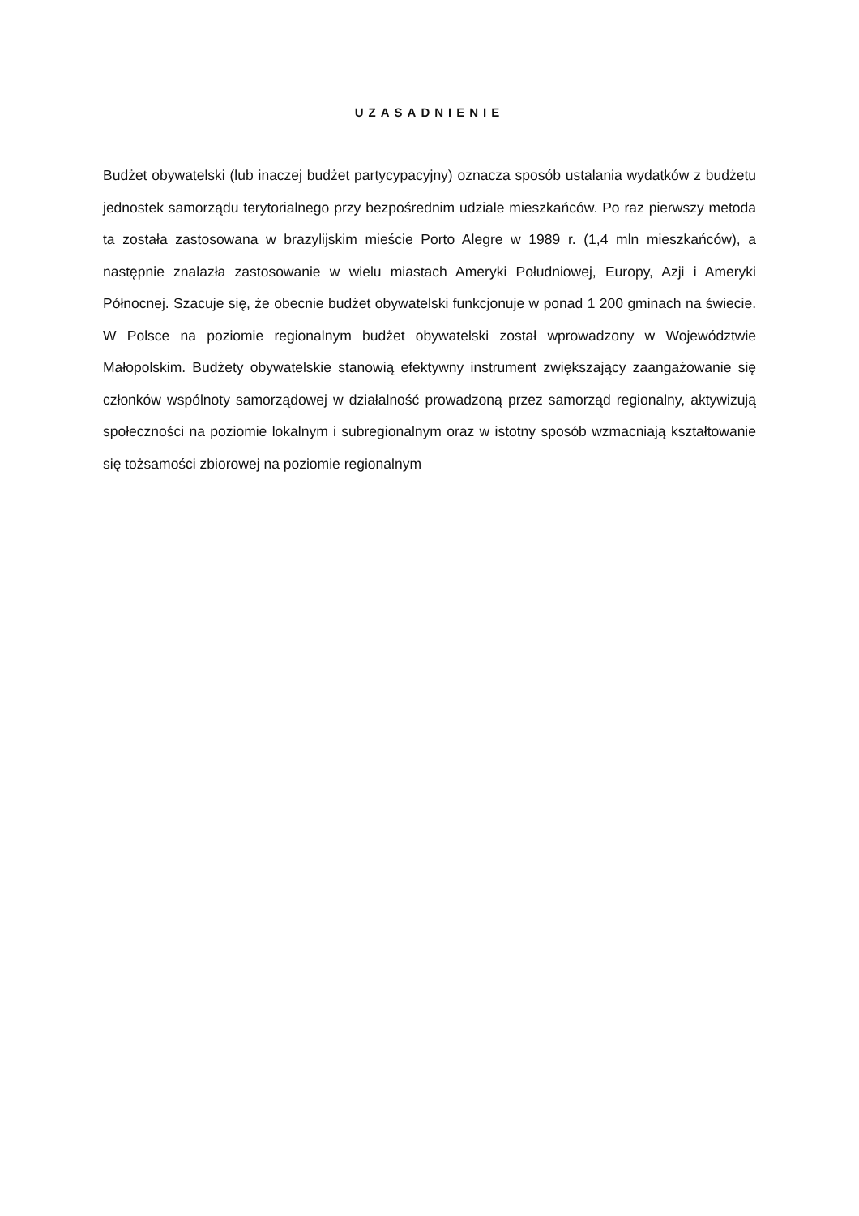UZASADNIENIE
Budżet obywatelski (lub inaczej budżet partycypacyjny) oznacza sposób ustalania wydatków z budżetu jednostek samorządu terytorialnego przy bezpośrednim udziale mieszkańców. Po raz pierwszy metoda ta została zastosowana w brazylijskim mieście Porto Alegre w 1989 r. (1,4 mln mieszkańców), a następnie znalazła zastosowanie w wielu miastach Ameryki Południowej, Europy, Azji i Ameryki Północnej. Szacuje się, że obecnie budżet obywatelski funkcjonuje w ponad 1 200 gminach na świecie. W Polsce na poziomie regionalnym budżet obywatelski został wprowadzony w Województwie Małopolskim. Budżety obywatelskie stanowią efektywny instrument zwiększający zaangażowanie się członków wspólnoty samorządowej w działalność prowadzoną przez samorząd regionalny, aktywizują społeczności na poziomie lokalnym i subregionalnym oraz w istotny sposób wzmacniają kształtowanie się tożsamości zbiorowej na poziomie regionalnym